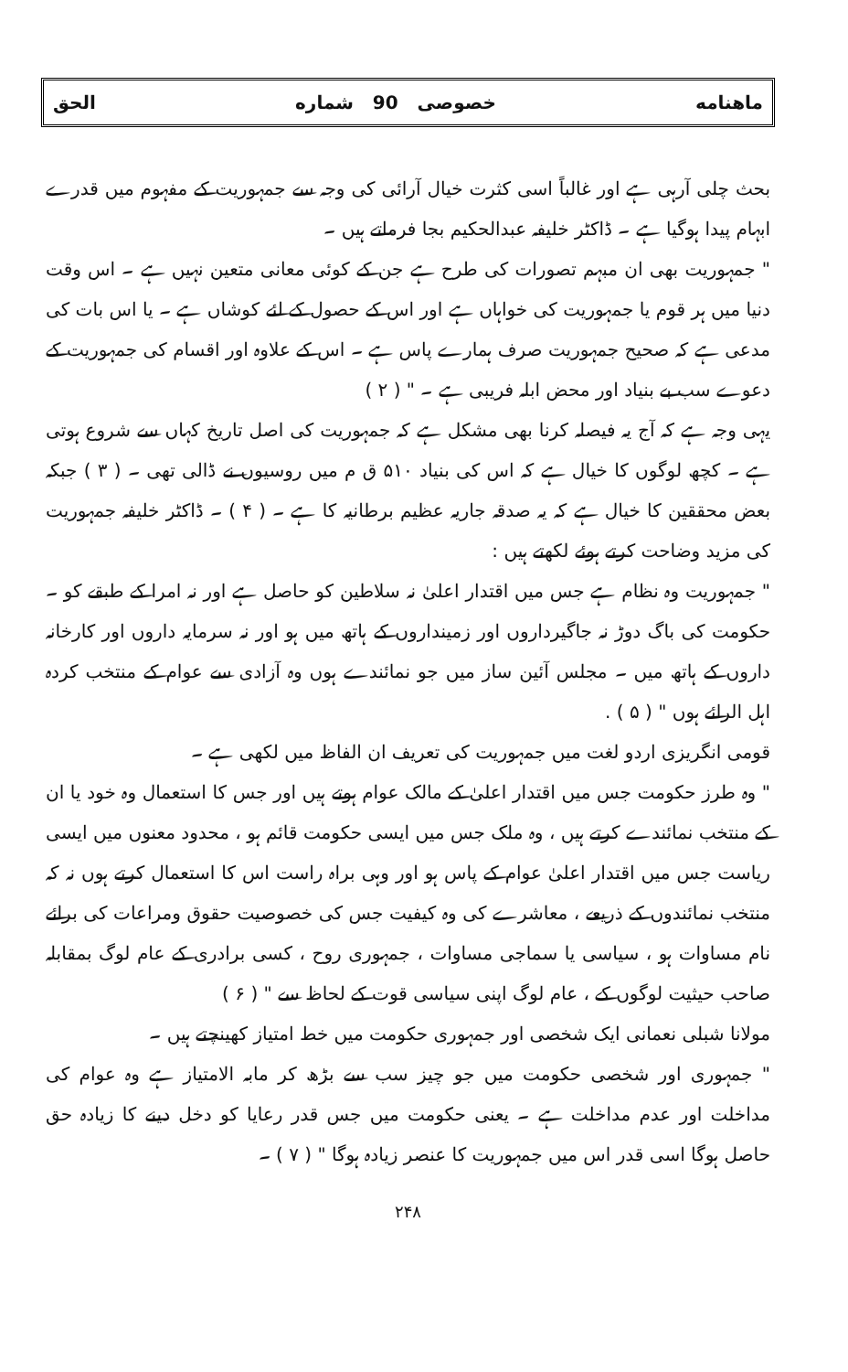ماهنامه خصوصی 90 شماره الحق
بحث چلی آرہی ہے اور غالباً اسی کثرت خیال آرائی کی وجہ سے جمہوریت کے مفہوم میں قدرے ابہام پیدا ہوگیا ہے ۔ ڈاکٹر خلیفہ عبدالحکیم بجا فرماتے ہیں ۔
" جمہوریت بھی ان مبہم تصورات کی طرح ہے جن کے کوئی معانی متعین نہیں ہے ۔ اس وقت دنیا میں ہر قوم یا جمہوریت کی خواہاں ہے اور اس کے حصول کے لئے کوشاں ہے ۔ یا اس بات کی مدعی ہے کہ صحیح جمہوریت صرف ہمارے پاس ہے ۔ اس کے علاوہ اور اقسام کی جمہوریت کے دعوے سب بے بنیاد اور محض ابلہ فریبی ہے ۔ " ( ۲ )
یہی وجہ ہے کہ آج یہ فیصلہ کرنا بھی مشکل ہے کہ جمہوریت کی اصل تاریخ کہاں سے شروع ہوتی ہے ۔ کچھ لوگوں کا خیال ہے کہ اس کی بنیاد ۵۱۰ ق م میں روسیوں نے ڈالی تھی ۔ ( ۳ ) جبکہ بعض محققین کا خیال ہے کہ یہ صدقہ جاریہ عظیم برطانیہ کا ہے ۔ ( ۴ ) ۔ ڈاکٹر خلیفہ جمہوریت کی مزید وضاحت کرتے ہوئے لکھتے ہیں :
" جمہوریت وہ نظام ہے جس میں اقتدار اعلیٰ نہ سلاطین کو حاصل ہے اور نہ امرا کے طبقے کو ۔ حکومت کی باگ دوڑ نہ جاگیرداروں اور زمینداروں کے ہاتھ میں ہو اور نہ سرمایہ داروں اور کارخانہ داروں کے ہاتھ میں ۔ مجلس آئین ساز میں جو نمائندے ہوں وہ آزادی سے عوام کے منتخب کردہ اہل الرائے ہوں " ( ۵ ) .
قومی انگریزی اردو لغت میں جمہوریت کی تعریف ان الفاظ میں لکھی ہے ۔
" وہ طرز حکومت جس میں اقتدار اعلیٰ کے مالک عوام ہوتے ہیں اور جس کا استعمال وہ خود یا ان کے منتخب نمائندے کرتے ہیں ، وہ ملک جس میں ایسی حکومت قائم ہو ، محدود معنوں میں ایسی ریاست جس میں اقتدار اعلیٰ عوام کے پاس ہو اور وہی براہ راست اس کا استعمال کرتے ہوں نہ کہ منتخب نمائندوں کے ذریعے ، معاشرے کی وہ کیفیت جس کی خصوصیت حقوق ومراعات کی برائے نام مساوات ہو ، سیاسی یا سماجی مساوات ، جمہوری روح ، کسی برادری کے عام لوگ بمقابلہ صاحب حیثیت لوگوں کے ، عام لوگ اپنی سیاسی قوت کے لحاظ سے " ( ۶ )
مولانا شبلی نعمانی ایک شخصی اور جمہوری حکومت میں خط امتیاز کھینچتے ہیں ۔
" جمہوری اور شخصی حکومت میں جو چیز سب سے بڑھ کر مابہ الامتیاز ہے وہ عوام کی مداخلت اور عدم مداخلت ہے ۔ یعنی حکومت میں جس قدر رعایا کو دخل دینے کا زیادہ حق حاصل ہوگا اسی قدر اس میں جمہوریت کا عنصر زیادہ ہوگا " ( ۷ ) ۔
۲۴۸